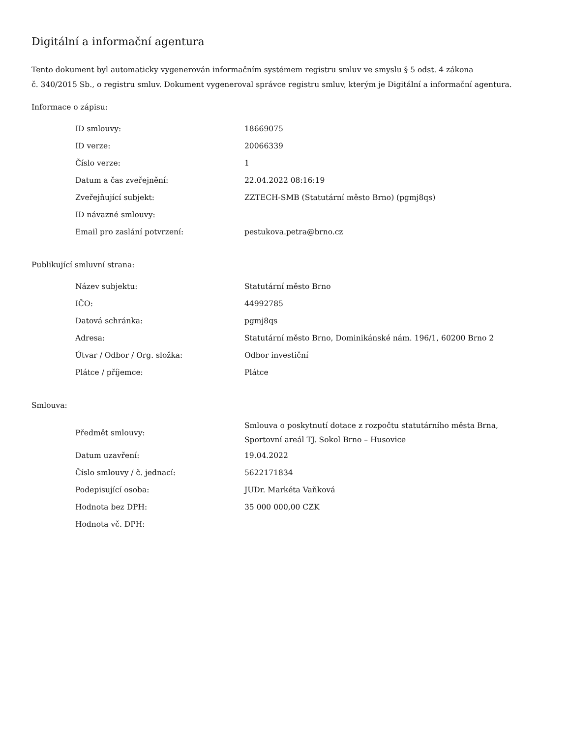Digitální a informační agentura
Tento dokument byl automaticky vygenerován informačním systémem registru smluv ve smyslu § 5 odst. 4 zákona
č. 340/2015 Sb., o registru smluv. Dokument vygeneroval správce registru smluv, kterým je Digitální a informační agentura.
Informace o zápisu:
| ID smlouvy: | 18669075 |
| ID verze: | 20066339 |
| Číslo verze: | 1 |
| Datum a čas zveřejnění: | 22.04.2022 08:16:19 |
| Zveřejňující subjekt: | ZZTECH-SMB (Statutární město Brno) (pgmj8qs) |
| ID návazné smlouvy: | |
| Email pro zaslání potvrzení: | pestukova.petra@brno.cz |
Publikující smluvní strana:
| Název subjektu: | Statutární město Brno |
| IČO: | 44992785 |
| Datová schránka: | pgmj8qs |
| Adresa: | Statutární město Brno, Dominikánské nám. 196/1, 60200 Brno 2 |
| Útvar / Odbor / Org. složka: | Odbor investiční |
| Plátce / příjemce: | Plátce |
Smlouva:
| Předmět smlouvy: | Smlouva o poskytnutí dotace z rozpočtu statutárního města Brna, Sportovní areál TJ. Sokol Brno – Husovice |
| Datum uzavření: | 19.04.2022 |
| Číslo smlouvy / č. jednací: | 5622171834 |
| Podepisující osoba: | JUDr. Markéta Vaňková |
| Hodnota bez DPH: | 35 000 000,00 CZK |
| Hodnota vč. DPH: | |